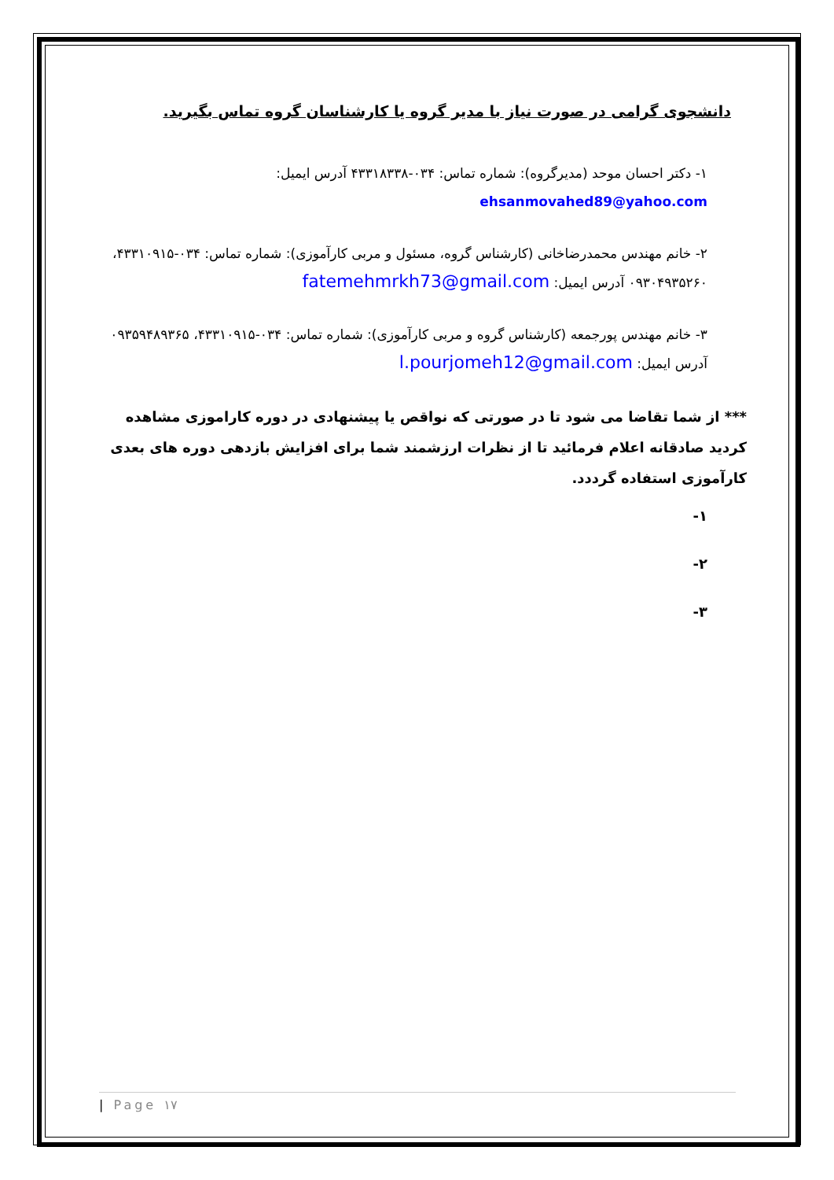دانشجوی گرامی در صورت نیاز با مدیر گروه یا کارشناسان گروه تماس بگیرید.
۱- دکتر احسان موحد (مدیرگروه): شماره تماس: ۰۳۴-۴۳۳۱۸۳۳۸ آدرس ایمیل:
ehsanmovahed89@yahoo.com
۲- خانم مهندس محمدرضاخانی (کارشناس گروه، مسئول و مربی کارآموزی): شماره تماس: ۰۳۴-۴۳۳۱۰۹۱۵، ۰۹۳۰۴۹۳۵۲۶۰ آدرس ایمیل: fatemehmrkh73@gmail.com
۳- خانم مهندس پورجمعه (کارشناس گروه و مربی کارآموزی): شماره تماس: ۰۳۴-۴۳۳۱۰۹۱۵، ۰۹۳۵۹۴۸۹۳۶۵ آدرس ایمیل: l.pourjomeh12@gmail.com
*** از شما تقاضا می شود تا در صورتی که نواقص یا پیشنهادی در دوره کاراموزی مشاهده کردید صادقانه اعلام فرمائید تا از نظرات ارزشمند شما برای افزایش بازدهی دوره های بعدی کارآموزی استفاده گرددد.
۱-
۲-
۳-
| Page ۱۷